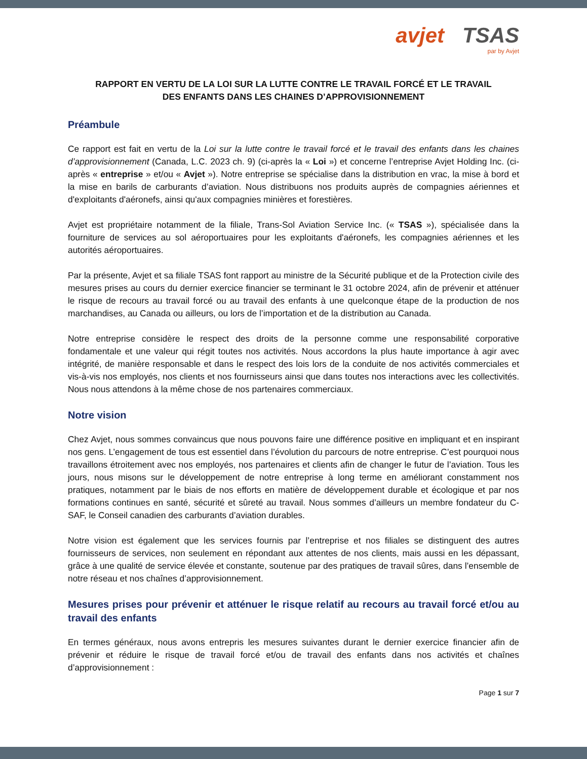avjet TSAS
par by Avjet
RAPPORT EN VERTU DE LA LOI SUR LA LUTTE CONTRE LE TRAVAIL FORCÉ ET LE TRAVAIL
DES ENFANTS DANS LES CHAINES D’APPROVISIONNEMENT
Préambule
Ce rapport est fait en vertu de la Loi sur la lutte contre le travail forcé et le travail des enfants dans les chaines d’approvisionnement (Canada, L.C. 2023 ch. 9) (ci-après la « Loi ») et concerne l’entreprise Avjet Holding Inc. (ci-après « entreprise » et/ou « Avjet »). Notre entreprise se spécialise dans la distribution en vrac, la mise à bord et la mise en barils de carburants d’aviation. Nous distribuons nos produits auprès de compagnies aériennes et d'exploitants d'aéronefs, ainsi qu'aux compagnies minières et forestières.
Avjet est propriétaire notamment de la filiale, Trans-Sol Aviation Service Inc. (« TSAS »), spécialisée dans la fourniture de services au sol aéroportuaires pour les exploitants d'aéronefs, les compagnies aériennes et les autorités aéroportuaires.
Par la présente, Avjet et sa filiale TSAS font rapport au ministre de la Sécurité publique et de la Protection civile des mesures prises au cours du dernier exercice financier se terminant le 31 octobre 2024, afin de prévenir et atténuer le risque de recours au travail forcé ou au travail des enfants à une quelconque étape de la production de nos marchandises, au Canada ou ailleurs, ou lors de l’importation et de la distribution au Canada.
Notre entreprise considère le respect des droits de la personne comme une responsabilité corporative fondamentale et une valeur qui régit toutes nos activités. Nous accordons la plus haute importance à agir avec intégrité, de manière responsable et dans le respect des lois lors de la conduite de nos activités commerciales et vis-à-vis nos employés, nos clients et nos fournisseurs ainsi que dans toutes nos interactions avec les collectivités. Nous nous attendons à la même chose de nos partenaires commerciaux.
Notre vision
Chez Avjet, nous sommes convaincus que nous pouvons faire une différence positive en impliquant et en inspirant nos gens. L’engagement de tous est essentiel dans l’évolution du parcours de notre entreprise. C’est pourquoi nous travaillons étroitement avec nos employés, nos partenaires et clients afin de changer le futur de l’aviation. Tous les jours, nous misons sur le développement de notre entreprise à long terme en améliorant constamment nos pratiques, notamment par le biais de nos efforts en matière de développement durable et écologique et par nos formations continues en santé, sécurité et sûreté au travail. Nous sommes d’ailleurs un membre fondateur du C-SAF, le Conseil canadien des carburants d’aviation durables.
Notre vision est également que les services fournis par l’entreprise et nos filiales se distinguent des autres fournisseurs de services, non seulement en répondant aux attentes de nos clients, mais aussi en les dépassant, grâce à une qualité de service élevée et constante, soutenue par des pratiques de travail sûres, dans l’ensemble de notre réseau et nos chaînes d’approvisionnement.
Mesures prises pour prévenir et atténuer le risque relatif au recours au travail forcé et/ou au travail des enfants
En termes généraux, nous avons entrepris les mesures suivantes durant le dernier exercice financier afin de prévenir et réduire le risque de travail forcé et/ou de travail des enfants dans nos activités et chaînes d’approvisionnement :
Page 1 sur 7